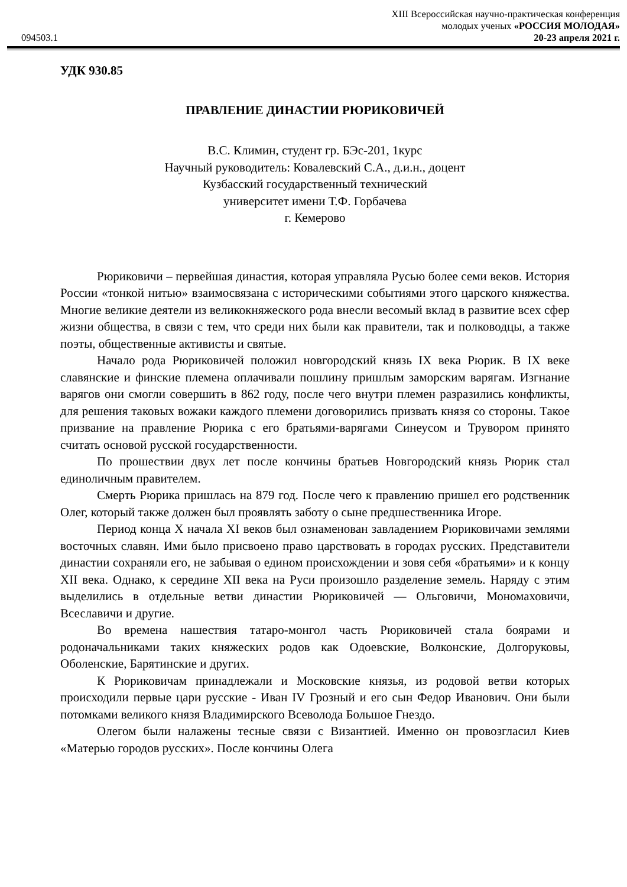XIII Всероссийская научно-практическая конференция
молодых ученых «РОССИЯ МОЛОДАЯ»
094503.1 20-23 апреля 2021 г.
УДК 930.85
ПРАВЛЕНИЕ ДИНАСТИИ РЮРИКОВИЧЕЙ
В.С. Климин, студент гр. БЭс-201, 1курс
Научный руководитель: Ковалевский С.А., д.и.н., доцент
Кузбасский государственный технический
университет имени Т.Ф. Горбачева
г. Кемерово
Рюриковичи – первейшая династия, которая управляла Русью более семи веков. История России «тонкой нитью» взаимосвязана с историческими событиями этого царского княжества. Многие великие деятели из великокняжеского рода внесли весомый вклад в развитие всех сфер жизни общества, в связи с тем, что среди них были как правители, так и полководцы, а также поэты, общественные активисты и святые.
Начало рода Рюриковичей положил новгородский князь IX века Рюрик. В IX веке славянские и финские племена оплачивали пошлину пришлым заморским варягам. Изгнание варягов они смогли совершить в 862 году, после чего внутри племен разразились конфликты, для решения таковых вожаки каждого племени договорились призвать князя со стороны. Такое призвание на правление Рюрика с его братьями-варягами Синеусом и Трувором принято считать основой русской государственности.
По прошествии двух лет после кончины братьев Новгородский князь Рюрик стал единоличным правителем.
Смерть Рюрика пришлась на 879 год. После чего к правлению пришел его родственник Олег, который также должен был проявлять заботу о сыне предшественника Игоре.
Период конца X начала XI веков был ознаменован завладением Рюриковичами землями восточных славян. Ими было присвоено право царствовать в городах русских. Представители династии сохраняли его, не забывая о едином происхождении и зовя себя «братьями» и к концу XII века. Однако, к середине XII века на Руси произошло разделение земель. Наряду с этим выделились в отдельные ветви династии Рюриковичей — Ольговичи, Мономаховичи, Всеславичи и другие.
Во времена нашествия татаро-монгол часть Рюриковичей стала боярами и родоначальниками таких княжеских родов как Одоевские, Волконские, Долгоруковы, Оболенские, Барятинские и других.
К Рюриковичам принадлежали и Московские князья, из родовой ветви которых происходили первые цари русские - Иван IV Грозный и его сын Федор Иванович. Они были потомками великого князя Владимирского Всеволода Большое Гнездо.
Олегом были налажены тесные связи с Византией. Именно он провозгласил Киев «Матерью городов русских». После кончины Олега